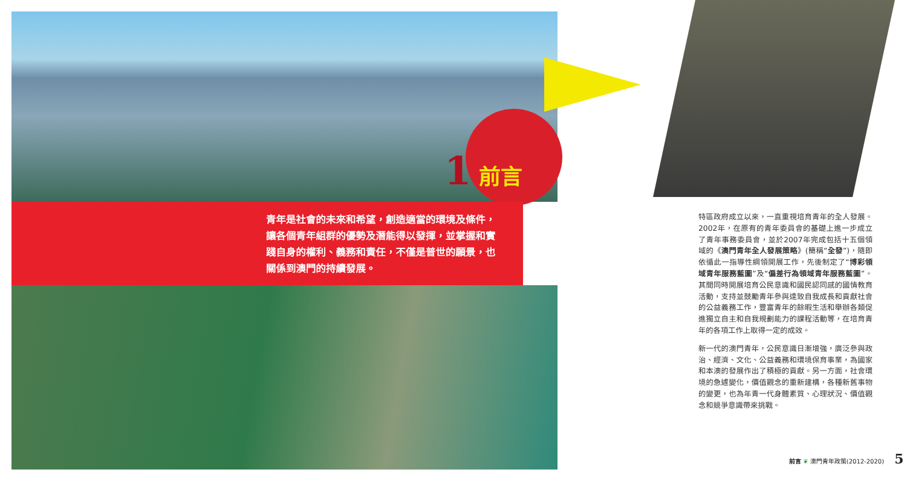1 前言
青年是社會的未來和希望，創造適當的環境及條件，讓各個青年組群的優勢及潛能得以發揮，並掌握和實踐自身的權利、義務和責任，不僅是普世的願景，也關係到澳門的持續發展。
特區政府成立以來，一直重視培育青年的全人發展。2002年，在原有的青年委員會的基礎上進一步成立了青年事務委員會，並於2007年完成包括十五個領域的《澳門青年全人發展策略》(簡稱“全發”)，隨即依循此一指導性綱領開展工作，先後制定了“博彩領域青年服務藍圖”及“偏差行為領域青年服務藍圖”。其間同時開展培育公民意識和國民認同感的國情教育活動，支持並鼓勵青年參與達致自我成長和貢獻社會的公益義務工作，豐富青年的餘暇生活和舉辦各類促進獨立自主和自我規劃能力的課程活動等，在培育青年的各項工作上取得一定的成效。
新一代的澳門青年，公民意識日漸增強，廣泛參與政治、經濟、文化、公益義務和環境保育事業，為國家和本澳的發展作出了積極的貢獻。另一方面，社會環境的急遽變化，價值觀念的重新建構，各種新舊事物的變更，也為年青一代身體素質、心理狀況、價值觀念和競爭意識帶來挑戰。
前言 ❦ 澳門青年政策(2012-2020) 5